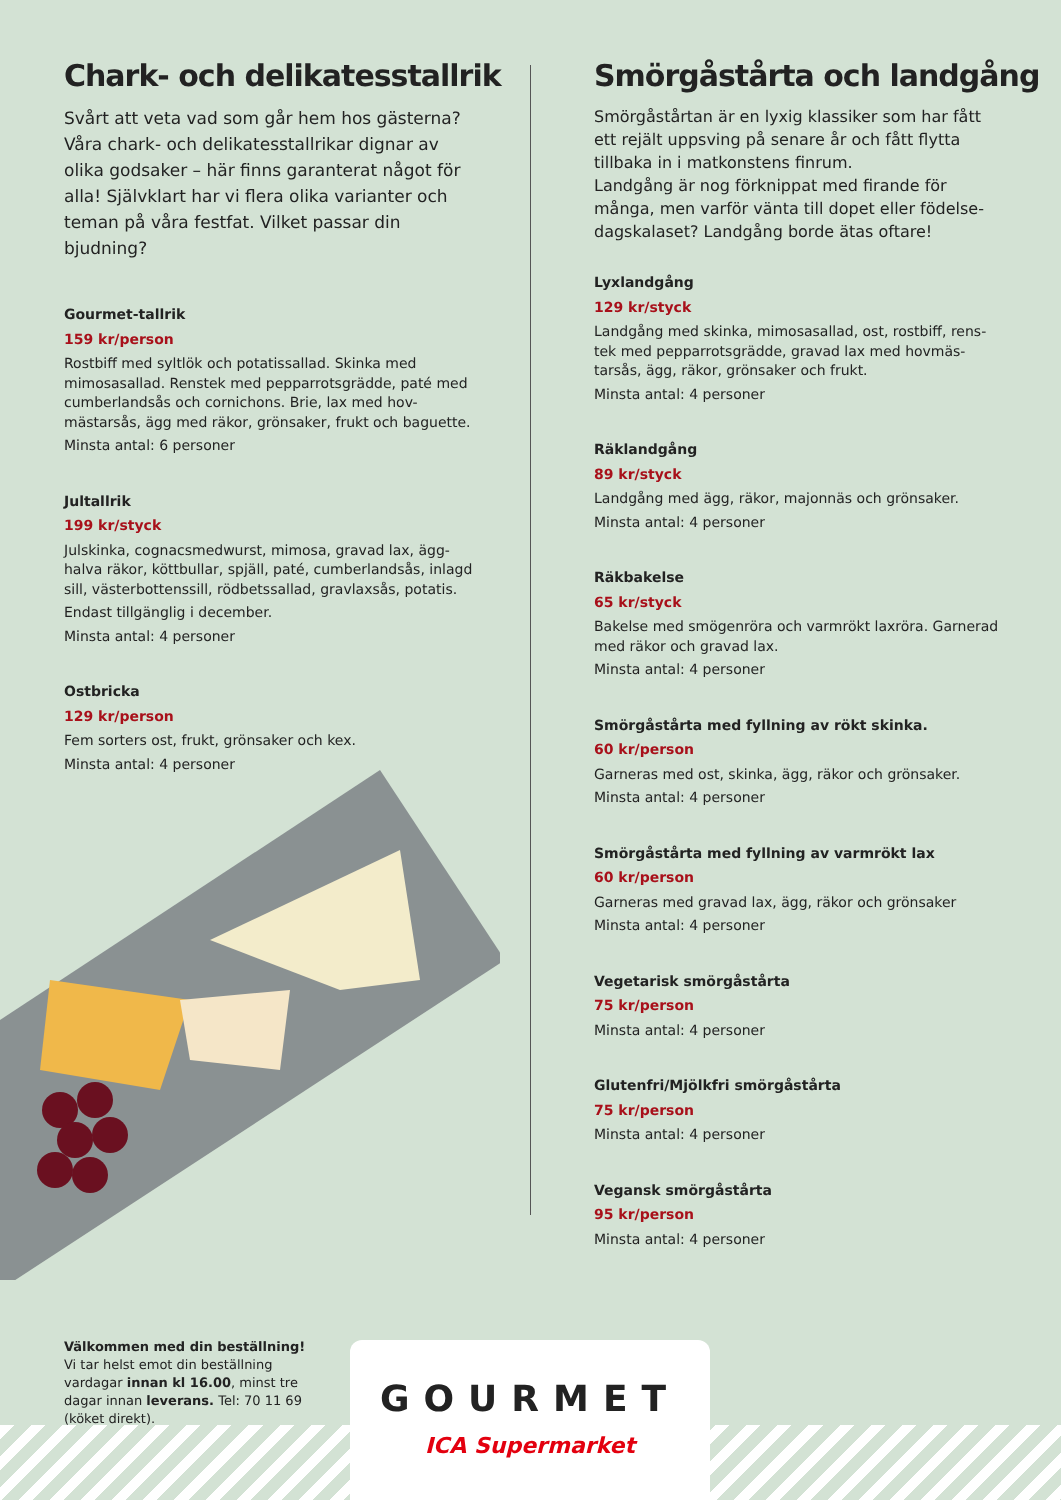Chark- och delikatesstallrik
Svårt att veta vad som går hem hos gästerna? Våra chark- och delikatesstallrikar dignar av olika godsaker – här finns garanterat något för alla! Självklart har vi flera olika varianter och teman på våra festfat. Vilket passar din bjudning?
Gourmet-tallrik
159 kr/person
Rostbiff med syltlök och potatissallad. Skinka med mimosasallad. Renstek med pepparrotsgrädde, paté med cumberlandsås och cornichons. Brie, lax med hov-mästarsås, ägg med räkor, grönsaker, frukt och baguette.
Minsta antal: 6 personer
Jultallrik
199 kr/styck
Julskinka, cognacsmedwurst, mimosa, gravad lax, ägg-halva räkor, köttbullar, spjäll, paté, cumberlandsås, inlagd sill, västerbottenssill, rödbetssallad, gravlaxsås, potatis.
Endast tillgänglig i december.
Minsta antal: 4 personer
Ostbricka
129 kr/person
Fem sorters ost, frukt, grönsaker och kex.
Minsta antal: 4 personer
Smörgåstårta och landgång
Smörgåstårtan är en lyxig klassiker som har fått ett rejält uppsving på senare år och fått flytta tillbaka in i matkonstens finrum.
Landgång är nog förknippat med firande för många, men varför vänta till dopet eller födelse-dagskalaset? Landgång borde ätas oftare!
Lyxlandgång
129 kr/styck
Landgång med skinka, mimosasallad, ost, rostbiff, rens-tek med pepparrotsgrädde, gravad lax med hovmäs-tarsås, ägg, räkor, grönsaker och frukt.
Minsta antal: 4 personer
Räklandgång
89 kr/styck
Landgång med ägg, räkor, majonnäs och grönsaker.
Minsta antal: 4 personer
Räkbakelse
65 kr/styck
Bakelse med smögenröra och varmrökt laxröra. Garnerad med räkor och gravad lax.
Minsta antal: 4 personer
Smörgåstårta med fyllning av rökt skinka.
60 kr/person
Garneras med ost, skinka, ägg, räkor och grönsaker.
Minsta antal: 4 personer
Smörgåstårta med fyllning av varmrökt lax
60 kr/person
Garneras med gravad lax, ägg, räkor och grönsaker
Minsta antal: 4 personer
Vegetarisk smörgåstårta
75 kr/person
Minsta antal: 4 personer
Glutenfri/Mjölkfri smörgåstårta
75 kr/person
Minsta antal: 4 personer
Vegansk smörgåstårta
95 kr/person
Minsta antal: 4 personer
Välkommen med din beställning!
Vi tar helst emot din beställning vardagar innan kl 16.00, minst tre dagar innan leverans. Tel: 70 11 69 (köket direkt).
GOURMET
ICA Supermarket